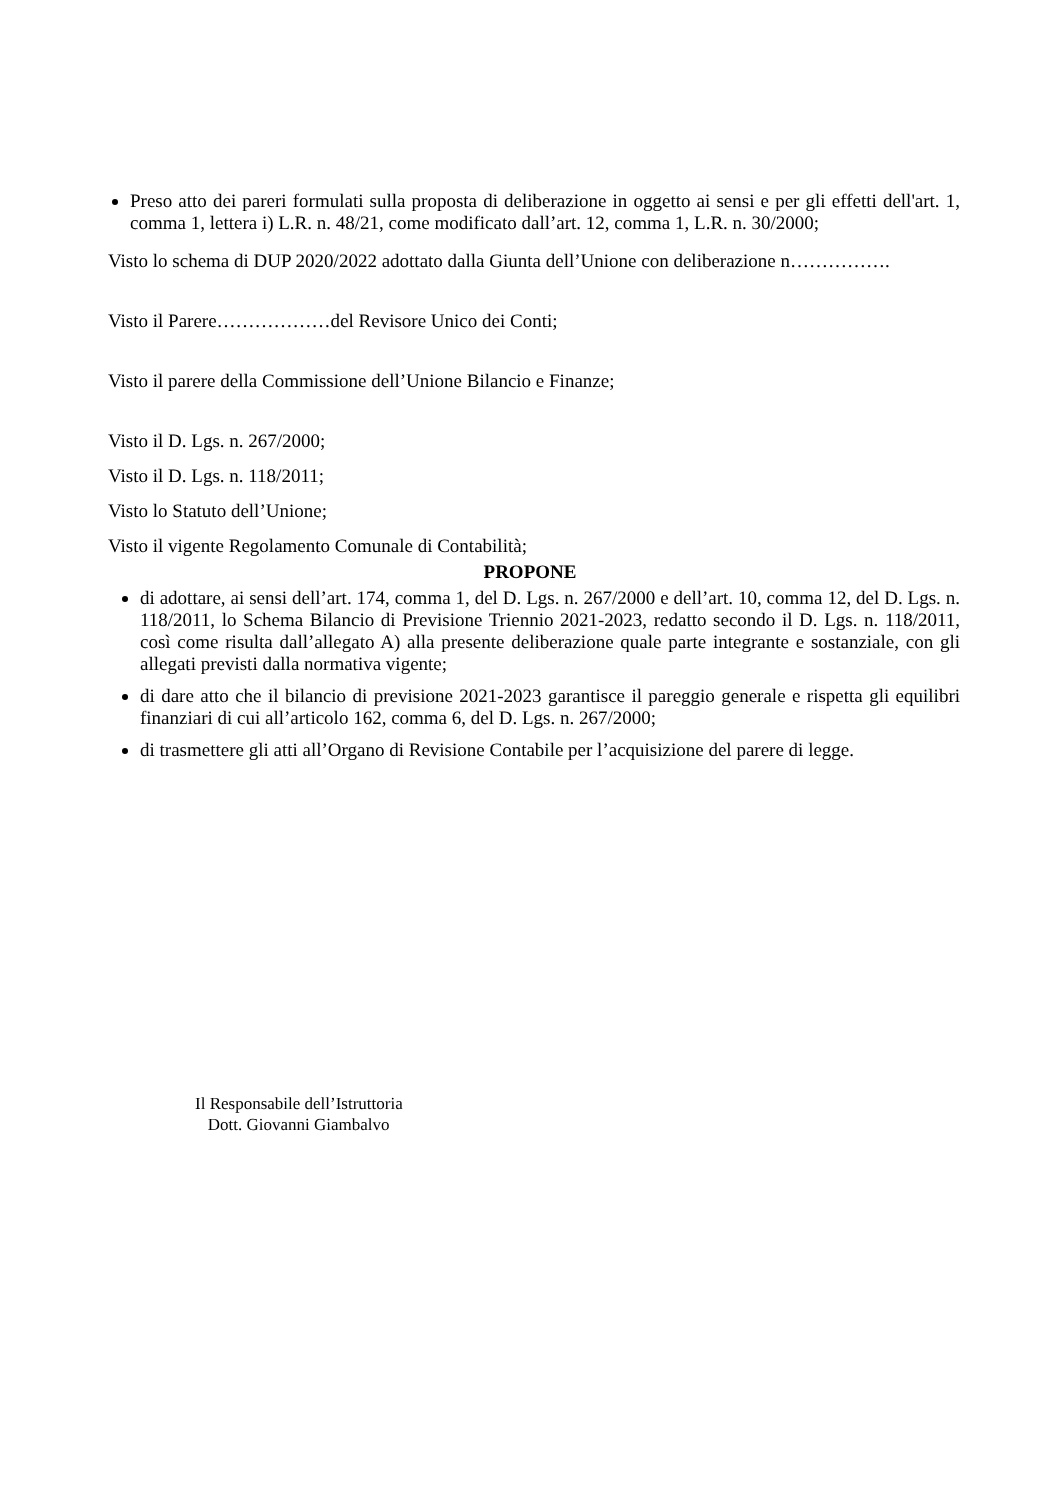Preso atto dei pareri formulati sulla proposta di deliberazione in oggetto ai sensi e per gli effetti dell'art. 1, comma 1, lettera i) L.R. n. 48/21, come modificato dall’art. 12, comma 1, L.R. n. 30/2000;
Visto lo schema di DUP 2020/2022 adottato dalla Giunta dell’Unione con deliberazione n…………….
Visto il Parere………………del Revisore Unico dei Conti;
Visto il parere della Commissione dell’Unione Bilancio e Finanze;
Visto il D. Lgs. n. 267/2000;
Visto il D. Lgs. n. 118/2011;
Visto lo Statuto dell’Unione;
Visto il vigente Regolamento Comunale di Contabilità;
PROPONE
di adottare, ai sensi dell’art. 174, comma 1, del D. Lgs. n. 267/2000 e dell’art. 10, comma 12, del D. Lgs. n. 118/2011, lo Schema Bilancio di Previsione Triennio 2021-2023, redatto secondo il D. Lgs. n. 118/2011, così come risulta dall’allegato A) alla presente deliberazione quale parte integrante e sostanziale, con gli allegati previsti dalla normativa vigente;
di dare atto che il bilancio di previsione 2021-2023 garantisce il pareggio generale e rispetta gli equilibri finanziari di cui all’articolo 162, comma 6, del D. Lgs. n. 267/2000;
di trasmettere gli atti all’Organo di Revisione Contabile per l’acquisizione del parere di legge.
Il Responsabile dell’Istruttoria
Dott. Giovanni Giambalvo